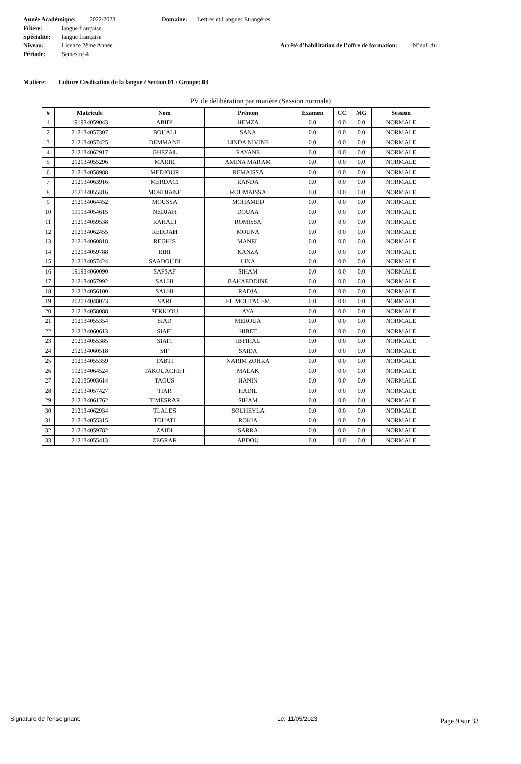Année Académique: 2022/2023 Domaine: Lettres et Langues Etrangères
Filière: langue française
Spécialité: langue française
Niveau: Licence 2ème Année Arrêté d’habilitation de l’offre de formation: N°null du
Période: Semestre 4
Matière: Culture Civilisation de la langue / Section 01 / Groupe: 03
PV de délibération par matière (Session normale)
| # | Matricule | Nom | Prénom | Examen | CC | MG | Session |
| --- | --- | --- | --- | --- | --- | --- | --- |
| 1 | 191934059043 | ABIDI | HEMZA | 0.0 | 0.0 | 0.0 | NORMALE |
| 2 | 212134057307 | BOUALI | SANA | 0.0 | 0.0 | 0.0 | NORMALE |
| 3 | 212134057425 | DEMMANE | LINDA NIVINE | 0.0 | 0.0 | 0.0 | NORMALE |
| 4 | 212134062917 | GHEZAL | RAYANE | 0.0 | 0.0 | 0.0 | NORMALE |
| 5 | 212134055296 | MARIR | AMINA MARAM | 0.0 | 0.0 | 0.0 | NORMALE |
| 6 | 212134058988 | MEDJOUR | REMAISSA | 0.0 | 0.0 | 0.0 | NORMALE |
| 7 | 212134063916 | MERDACI | RANDA | 0.0 | 0.0 | 0.0 | NORMALE |
| 8 | 212134055316 | MORDJANE | ROUMAISSA | 0.0 | 0.0 | 0.0 | NORMALE |
| 9 | 212134064452 | MOUSSA | MOHAMED | 0.0 | 0.0 | 0.0 | NORMALE |
| 10 | 191934054615 | NEDJAH | DOUAA | 0.0 | 0.0 | 0.0 | NORMALE |
| 11 | 212134059538 | RAHALI | ROMISSA | 0.0 | 0.0 | 0.0 | NORMALE |
| 12 | 212134062455 | REDDAH | MOUNA | 0.0 | 0.0 | 0.0 | NORMALE |
| 13 | 212134060818 | REGHIS | MANEL | 0.0 | 0.0 | 0.0 | NORMALE |
| 14 | 212134059788 | RIHI | KANZA | 0.0 | 0.0 | 0.0 | NORMALE |
| 15 | 212134057424 | SAADOUDI | LINA | 0.0 | 0.0 | 0.0 | NORMALE |
| 16 | 191934060090 | SAFSAF | SIHAM | 0.0 | 0.0 | 0.0 | NORMALE |
| 17 | 212134057992 | SALHI | BAHAEDDINE | 0.0 | 0.0 | 0.0 | NORMALE |
| 18 | 212134056100 | SALHI | RADJA | 0.0 | 0.0 | 0.0 | NORMALE |
| 19 | 202034048073 | SARI | EL MOUTACEM | 0.0 | 0.0 | 0.0 | NORMALE |
| 20 | 212134058088 | SEKKIOU | AYA | 0.0 | 0.0 | 0.0 | NORMALE |
| 21 | 212134055354 | SIAD | MEROUA | 0.0 | 0.0 | 0.0 | NORMALE |
| 22 | 212134060613 | SIAFI | HIBET | 0.0 | 0.0 | 0.0 | NORMALE |
| 23 | 212134055385 | SIAFI | IBTIHAL | 0.0 | 0.0 | 0.0 | NORMALE |
| 24 | 212134060518 | SIF | SAIDA | 0.0 | 0.0 | 0.0 | NORMALE |
| 25 | 212134055359 | TABTI | NARIM ZOHRA | 0.0 | 0.0 | 0.0 | NORMALE |
| 26 | 192134064524 | TAKOUACHET | MALAK | 0.0 | 0.0 | 0.0 | NORMALE |
| 27 | 212135003614 | TAOUS | HANIN | 0.0 | 0.0 | 0.0 | NORMALE |
| 28 | 212134057427 | TIAR | HADIL | 0.0 | 0.0 | 0.0 | NORMALE |
| 29 | 212134061762 | TIMESRAR | SIHAM | 0.0 | 0.0 | 0.0 | NORMALE |
| 30 | 212134062934 | TLALES | SOUHEYLA | 0.0 | 0.0 | 0.0 | NORMALE |
| 31 | 212134055315 | TOUATI | ROKIA | 0.0 | 0.0 | 0.0 | NORMALE |
| 32 | 212134059782 | ZAIDI | SARRA | 0.0 | 0.0 | 0.0 | NORMALE |
| 33 | 212134055413 | ZEGRAR | ABDOU | 0.0 | 0.0 | 0.0 | NORMALE |
Signature de l'enseignant: Le: 11/05/2023 Page 9 sur 33